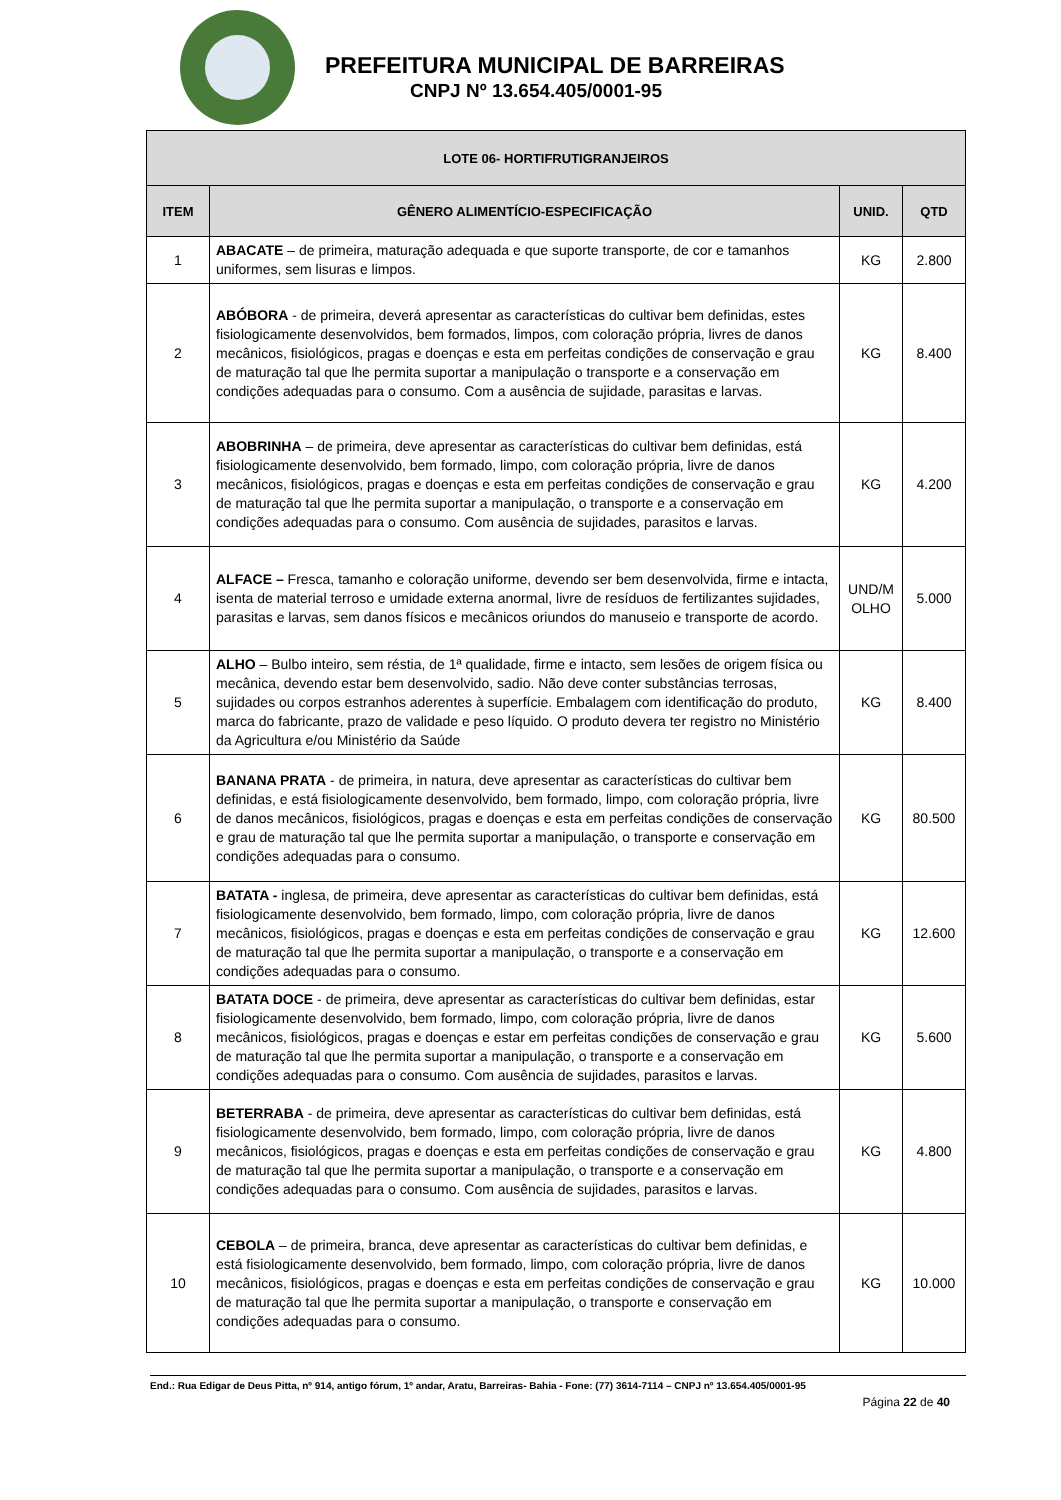PREFEITURA MUNICIPAL DE BARREIRAS
CNPJ Nº 13.654.405/0001-95
| LOTE 06- HORTIFRUTIGRANJEIROS | | | |
| --- | --- | --- | --- |
| ITEM | GÊNERO ALIMENTÍCIO-ESPECIFICAÇÃO | UNID. | QTD |
| 1 | ABACATE – de primeira, maturação adequada e que suporte transporte, de cor e tamanhos uniformes, sem lisuras e limpos. | KG | 2.800 |
| 2 | ABÓBORA - de primeira, deverá apresentar as características do cultivar bem definidas, estes fisiologicamente desenvolvidos, bem formados, limpos, com coloração própria, livres de danos mecânicos, fisiológicos, pragas e doenças e esta em perfeitas condições de conservação e grau de maturação tal que lhe permita suportar a manipulação o transporte e a conservação em condições adequadas para o consumo. Com a ausência de sujidade, parasitas e larvas. | KG | 8.400 |
| 3 | ABOBRINHA – de primeira, deve apresentar as características do cultivar bem definidas, está fisiologicamente desenvolvido, bem formado, limpo, com coloração própria, livre de danos mecânicos, fisiológicos, pragas e doenças e esta em perfeitas condições de conservação e grau de maturação tal que lhe permita suportar a manipulação, o transporte e a conservação em condições adequadas para o consumo. Com ausência de sujidades, parasitos e larvas. | KG | 4.200 |
| 4 | ALFACE – Fresca, tamanho e coloração uniforme, devendo ser bem desenvolvida, firme e intacta, isenta de material terroso e umidade externa anormal, livre de resíduos de fertilizantes sujidades, parasitas e larvas, sem danos físicos e mecânicos oriundos do manuseio e transporte de acordo. | UND/M OLHO | 5.000 |
| 5 | ALHO – Bulbo inteiro, sem réstia, de 1ª qualidade, firme e intacto, sem lesões de origem física ou mecânica, devendo estar bem desenvolvido, sadio. Não deve conter substâncias terrosas, sujidades ou corpos estranhos aderentes à superfície. Embalagem com identificação do produto, marca do fabricante, prazo de validade e peso líquido. O produto devera ter registro no Ministério da Agricultura e/ou Ministério da Saúde | KG | 8.400 |
| 6 | BANANA PRATA - de primeira, in natura, deve apresentar as características do cultivar bem definidas, e está fisiologicamente desenvolvido, bem formado, limpo, com coloração própria, livre de danos mecânicos, fisiológicos, pragas e doenças e esta em perfeitas condições de conservação e grau de maturação tal que lhe permita suportar a manipulação, o transporte e conservação em condições adequadas para o consumo. | KG | 80.500 |
| 7 | BATATA - inglesa, de primeira, deve apresentar as características do cultivar bem definidas, está fisiologicamente desenvolvido, bem formado, limpo, com coloração própria, livre de danos mecânicos, fisiológicos, pragas e doenças e esta em perfeitas condições de conservação e grau de maturação tal que lhe permita suportar a manipulação, o transporte e a conservação em condições adequadas para o consumo. | KG | 12.600 |
| 8 | BATATA DOCE - de primeira, deve apresentar as características do cultivar bem definidas, estar fisiologicamente desenvolvido, bem formado, limpo, com coloração própria, livre de danos mecânicos, fisiológicos, pragas e doenças e estar em perfeitas condições de conservação e grau de maturação tal que lhe permita suportar a manipulação, o transporte e a conservação em condições adequadas para o consumo. Com ausência de sujidades, parasitos e larvas. | KG | 5.600 |
| 9 | BETERRABA - de primeira, deve apresentar as características do cultivar bem definidas, está fisiologicamente desenvolvido, bem formado, limpo, com coloração própria, livre de danos mecânicos, fisiológicos, pragas e doenças e esta em perfeitas condições de conservação e grau de maturação tal que lhe permita suportar a manipulação, o transporte e a conservação em condições adequadas para o consumo. Com ausência de sujidades, parasitos e larvas. | KG | 4.800 |
| 10 | CEBOLA – de primeira, branca, deve apresentar as características do cultivar bem definidas, e está fisiologicamente desenvolvido, bem formado, limpo, com coloração própria, livre de danos mecânicos, fisiológicos, pragas e doenças e esta em perfeitas condições de conservação e grau de maturação tal que lhe permita suportar a manipulação, o transporte e conservação em condições adequadas para o consumo. | KG | 10.000 |
End.: Rua Edigar de Deus Pitta, nº 914, antigo fórum, 1º andar, Aratu, Barreiras- Bahia - Fone: (77) 3614-7114 – CNPJ nº 13.654.405/0001-95
Página 22 de 40